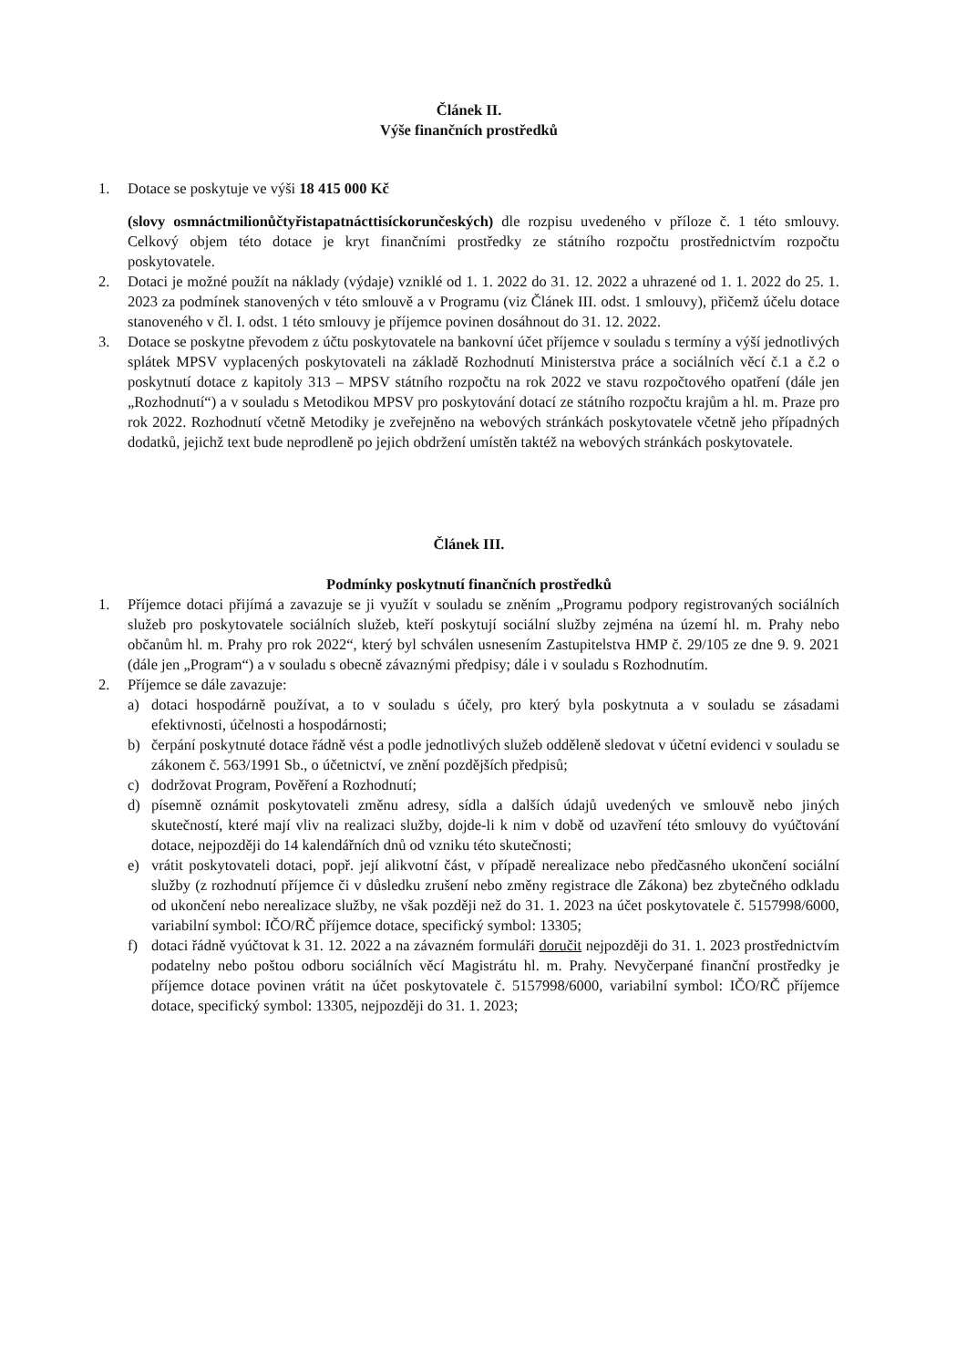Článek II.
Výše finančních prostředků
1. Dotace se poskytuje ve výši 18 415 000 Kč
(slovy osmnáctmilionůčtyřistapatnácttisíckorunčeských) dle rozpisu uvedeného v příloze č. 1 této smlouvy. Celkový objem této dotace je kryt finančními prostředky ze státního rozpočtu prostřednictvím rozpočtu poskytovatele.
2. Dotaci je možné použít na náklady (výdaje) vzniklé od 1. 1. 2022 do 31. 12. 2022 a uhrazené od 1. 1. 2022 do 25. 1. 2023 za podmínek stanovených v této smlouvě a v Programu (viz Článek III. odst. 1 smlouvy), přičemž účelu dotace stanoveného v čl. I. odst. 1 této smlouvy je příjemce povinen dosáhnout do 31. 12. 2022.
3. Dotace se poskytne převodem z účtu poskytovatele na bankovní účet příjemce v souladu s termíny a výší jednotlivých splátek MPSV vyplacených poskytovateli na základě Rozhodnutí Ministerstva práce a sociálních věcí č.1 a č.2 o poskytnutí dotace z kapitoly 313 – MPSV státního rozpočtu na rok 2022 ve stavu rozpočtového opatření (dále jen „Rozhodnutí“) a v souladu s Metodikou MPSV pro poskytování dotací ze státního rozpočtu krajům a hl. m. Praze pro rok 2022. Rozhodnutí včetně Metodiky je zveřejněno na webových stránkách poskytovatele včetně jeho případných dodatků, jejichž text bude neprodleně po jejich obdržení umístěn taktéž na webových stránkách poskytovatele.
Článek III.
Podmínky poskytnutí finančních prostředků
1. Příjemce dotaci přijímá a zavazuje se ji využít v souladu se zněním „Programu podpory registrovaných sociálních služeb pro poskytovatele sociálních služeb, kteří poskytují sociální služby zejména na území hl. m. Prahy nebo občanům hl. m. Prahy pro rok 2022“, který byl schválen usnesením Zastupitelstva HMP č. 29/105 ze dne 9. 9. 2021 (dále jen „Program“) a v souladu s obecně závaznými předpisy; dále i v souladu s Rozhodnutím.
2. Příjemce se dále zavazuje:
a) dotaci hospodárně používat, a to v souladu s účely, pro který byla poskytnuta a v souladu se zásadami efektivnosti, účelnosti a hospodárnosti;
b) čerpání poskytnuté dotace řádně vést a podle jednotlivých služeb odděleně sledovat v účetní evidenci v souladu se zákonem č. 563/1991 Sb., o účetnictví, ve znění pozdějších předpisů;
c) dodržovat Program, Pověření a Rozhodnutí;
d) písemně oznámit poskytovateli změnu adresy, sídla a dalších údajů uvedených ve smlouvě nebo jiných skutečností, které mají vliv na realizaci služby, dojde-li k nim v době od uzavření této smlouvy do vyúčtování dotace, nejpozději do 14 kalendářních dnů od vzniku této skutečnosti;
e) vrátit poskytovateli dotaci, popř. její alikvotní část, v případě nerealizace nebo předčasného ukončení sociální služby (z rozhodnutí příjemce či v důsledku zrušení nebo změny registrace dle Zákona) bez zbytečného odkladu od ukončení nebo nerealizace služby, ne však později než do 31. 1. 2023 na účet poskytovatele č. 5157998/6000, variabilní symbol: IČO/RČ příjemce dotace, specifický symbol: 13305;
f) dotaci řádně vyúčtovat k 31. 12. 2022 a na závazném formuláři doručit nejpozději do 31. 1. 2023 prostřednictvím podatelny nebo poštou odboru sociálních věcí Magistrátu hl. m. Prahy. Nevyčerpané finanční prostředky je příjemce dotace povinen vrátit na účet poskytovatele č. 5157998/6000, variabilní symbol: IČO/RČ příjemce dotace, specifický symbol: 13305, nejpozději do 31. 1. 2023;